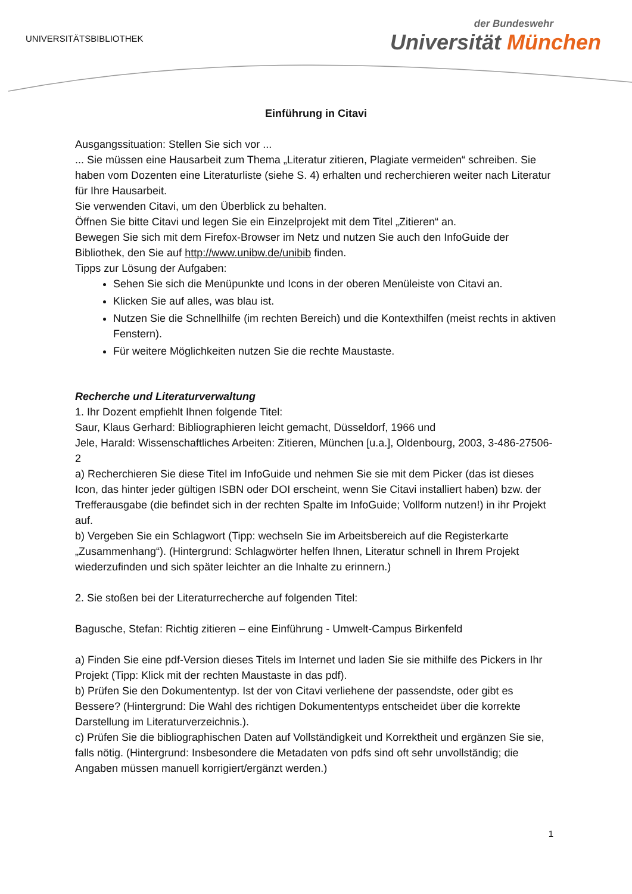UNIVERSITÄTSBIBLIOTHEK
der Bundeswehr
Universität München
Einführung in Citavi
Ausgangssituation: Stellen Sie sich vor ...
... Sie müssen eine Hausarbeit zum Thema „Literatur zitieren, Plagiate vermeiden“ schreiben. Sie haben vom Dozenten eine Literaturliste (siehe S. 4) erhalten und recherchieren weiter nach Literatur für Ihre Hausarbeit.
Sie verwenden Citavi, um den Überblick zu behalten.
Öffnen Sie bitte Citavi und legen Sie ein Einzelprojekt mit dem Titel „Zitieren“ an.
Bewegen Sie sich mit dem Firefox-Browser im Netz und nutzen Sie auch den InfoGuide der Bibliothek, den Sie auf http://www.unibw.de/unibib finden.
Tipps zur Lösung der Aufgaben:
Sehen Sie sich die Menüpunkte und Icons in der oberen Menüleiste von Citavi an.
Klicken Sie auf alles, was blau ist.
Nutzen Sie die Schnellhilfe (im rechten Bereich) und die Kontexthilfen (meist rechts in aktiven Fenstern).
Für weitere Möglichkeiten nutzen Sie die rechte Maustaste.
Recherche und Literaturverwaltung
1. Ihr Dozent empfiehlt Ihnen folgende Titel:
Saur, Klaus Gerhard: Bibliographieren leicht gemacht, Düsseldorf, 1966 und
Jele, Harald: Wissenschaftliches Arbeiten: Zitieren, München [u.a.], Oldenbourg, 2003, 3-486-27506-2
a) Recherchieren Sie diese Titel im InfoGuide und nehmen Sie sie mit dem Picker (das ist dieses Icon, das hinter jeder gültigen ISBN oder DOI erscheint, wenn Sie Citavi installiert haben) bzw. der Trefferausgabe (die befindet sich in der rechten Spalte im InfoGuide; Vollform nutzen!) in ihr Projekt auf.
b) Vergeben Sie ein Schlagwort (Tipp: wechseln Sie im Arbeitsbereich auf die Registerkarte „Zusammenhang“). (Hintergrund: Schlagwörter helfen Ihnen, Literatur schnell in Ihrem Projekt wiederzufinden und sich später leichter an die Inhalte zu erinnern.)
2. Sie stoßen bei der Literaturrecherche auf folgenden Titel:
Bagusche, Stefan: Richtig zitieren – eine Einführung - Umwelt-Campus Birkenfeld
a) Finden Sie eine pdf-Version dieses Titels im Internet und laden Sie sie mithilfe des Pickers in Ihr Projekt (Tipp: Klick mit der rechten Maustaste in das pdf).
b) Prüfen Sie den Dokumententyp. Ist der von Citavi verliehene der passendste, oder gibt es Bessere? (Hintergrund: Die Wahl des richtigen Dokumententyps entscheidet über die korrekte Darstellung im Literaturverzeichnis.).
c) Prüfen Sie die bibliographischen Daten auf Vollständigkeit und Korrektheit und ergänzen Sie sie, falls nötig. (Hintergrund: Insbesondere die Metadaten von pdfs sind oft sehr unvollständig; die Angaben müssen manuell korrigiert/ergänzt werden.)
1